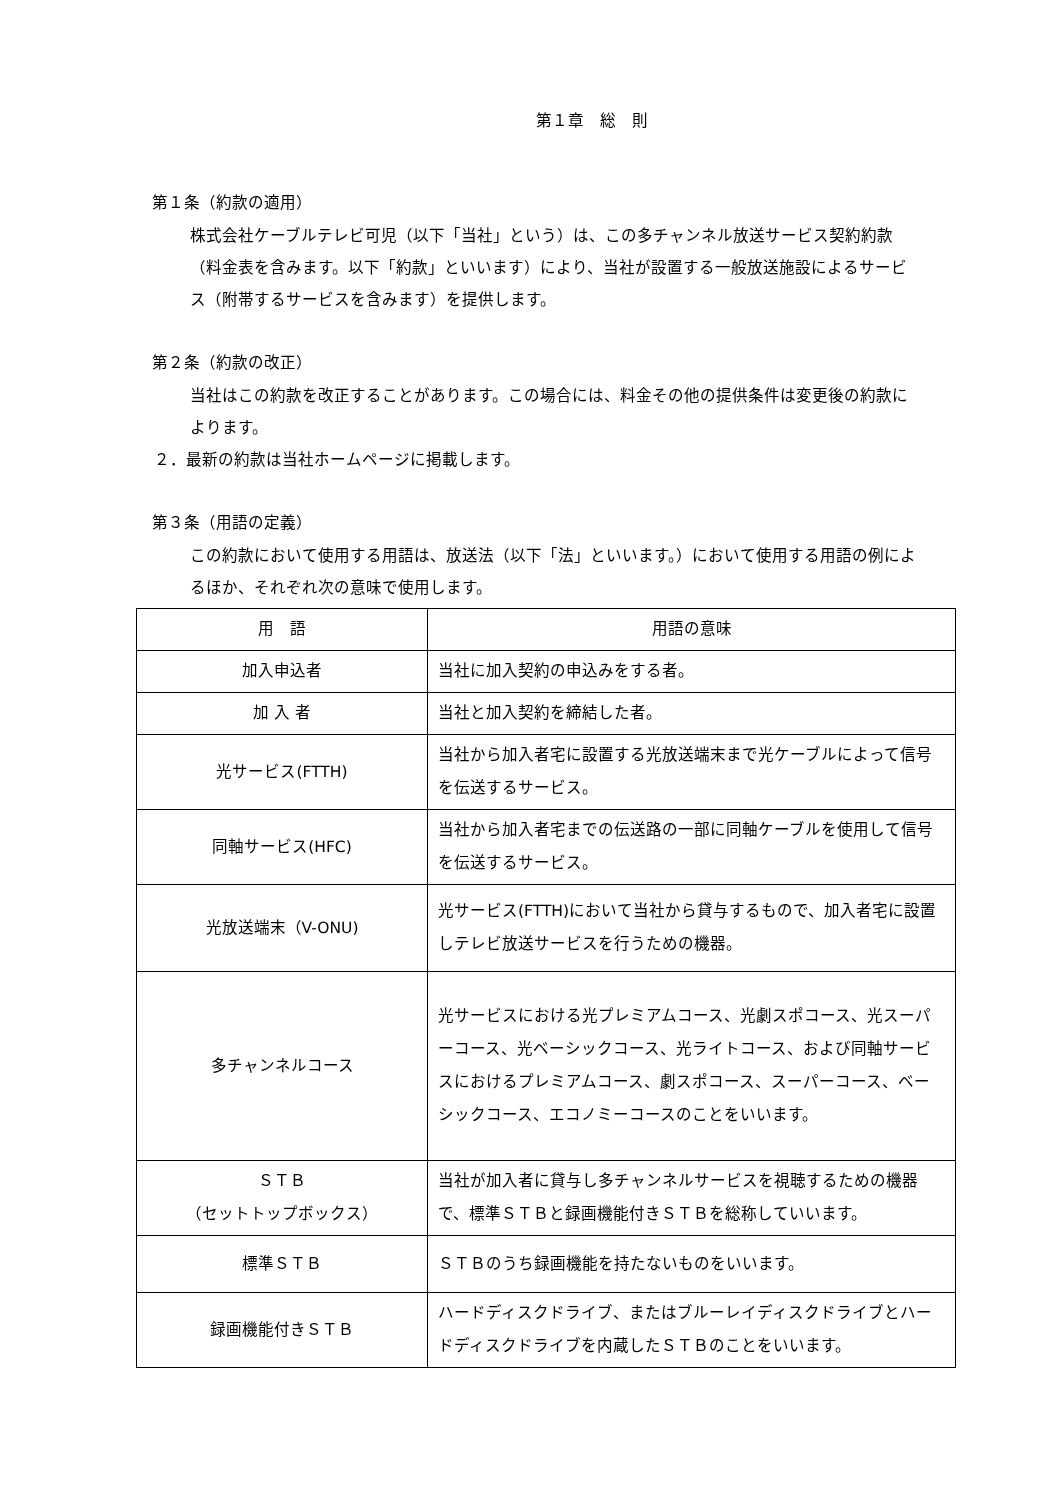第１章　総　則
第１条（約款の適用）
株式会社ケーブルテレビ可児（以下「当社」という）は、この多チャンネル放送サービス契約約款（料金表を含みます。以下「約款」といいます）により、当社が設置する一般放送施設によるサービス（附帯するサービスを含みます）を提供します。
第２条（約款の改正）
当社はこの約款を改正することがあります。この場合には、料金その他の提供条件は変更後の約款によります。
２．最新の約款は当社ホームページに掲載します。
第３条（用語の定義）
この約款において使用する用語は、放送法（以下「法」といいます。）において使用する用語の例によるほか、それぞれ次の意味で使用します。
| 用 語 | 用語の意味 |
| --- | --- |
| 加入申込者 | 当社に加入契約の申込みをする者。 |
| 加 入 者 | 当社と加入契約を締結した者。 |
| 光サービス(FTTH) | 当社から加入者宅に設置する光放送端末まで光ケーブルによって信号を伝送するサービス。 |
| 同軸サービス(HFC) | 当社から加入者宅までの伝送路の一部に同軸ケーブルを使用して信号を伝送するサービス。 |
| 光放送端末（V-ONU) | 光サービス(FTTH)において当社から貸与するもので、加入者宅に設置しテレビ放送サービスを行うための機器。 |
| 多チャンネルコース | 光サービスにおける光プレミアムコース、光劇スポコース、光スーパーコース、光ベーシックコース、光ライトコース、および同軸サービスにおけるプレミアムコース、劇スポコース、スーパーコース、ベーシックコース、エコノミーコースのことをいいます。 |
| ＳＴＢ （セットトップボックス） | 当社が加入者に貸与し多チャンネルサービスを視聴するための機器で、標準ＳＴＢと録画機能付きＳＴＢを総称していいます。 |
| 標準ＳＴＢ | ＳＴＢのうち録画機能を持たないものをいいます。 |
| 録画機能付きＳＴＢ | ハードディスクドライブ、またはブルーレイディスクドライブとハードディスクドライブを内蔵したＳＴＢのことをいいます。 |